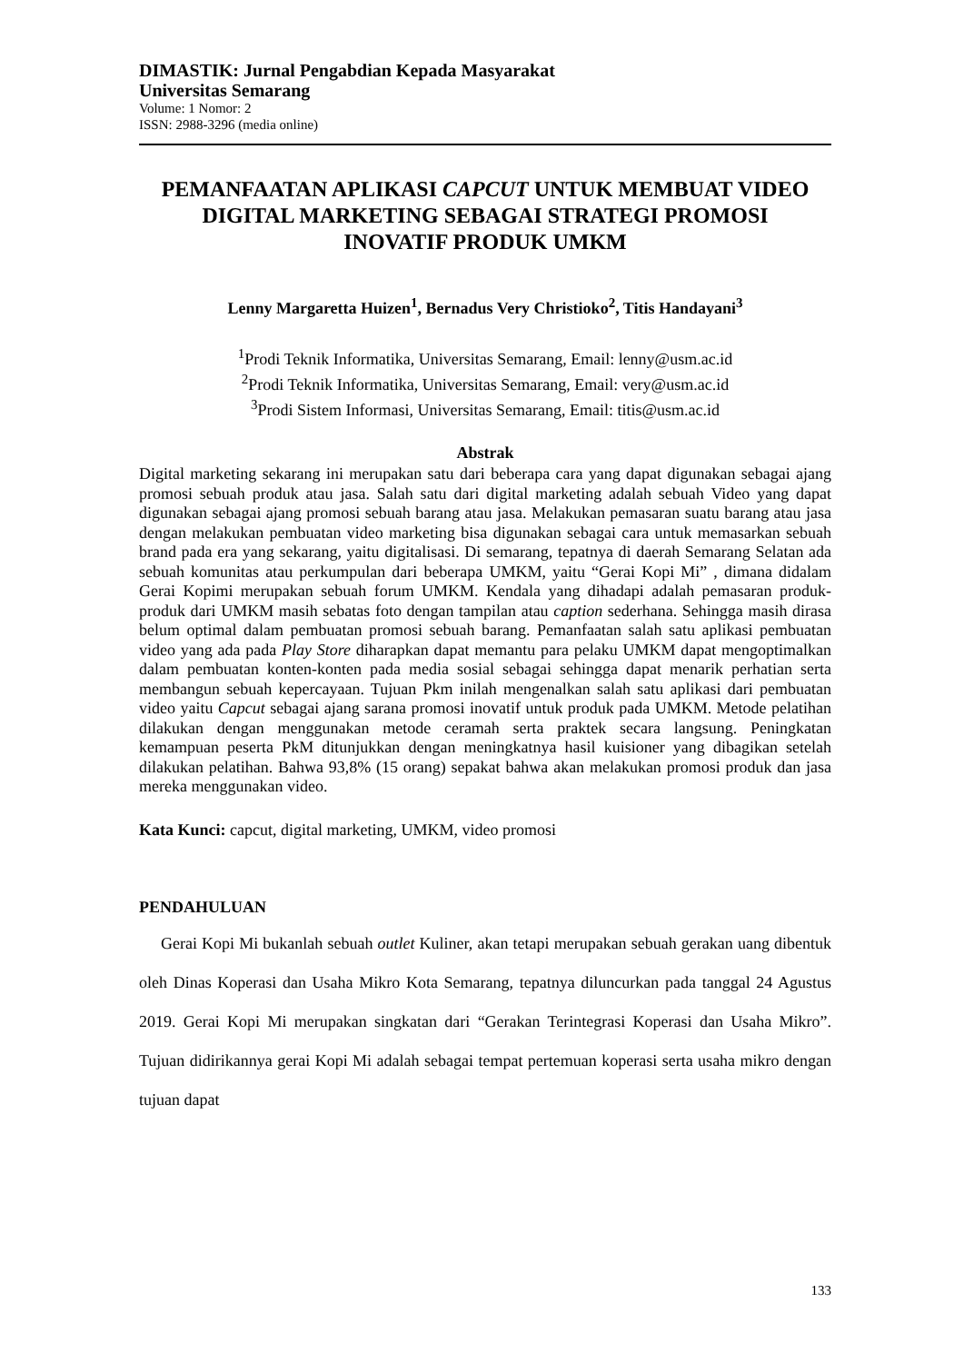DIMASTIK: Jurnal Pengabdian Kepada Masyarakat
Universitas Semarang
Volume: 1 Nomor: 2
ISSN: 2988-3296 (media online)
PEMANFAATAN APLIKASI CAPCUT UNTUK MEMBUAT VIDEO
DIGITAL MARKETING SEBAGAI STRATEGI PROMOSI
INOVATIF PRODUK UMKM
Lenny Margaretta Huizen<sup>1</sup>, Bernadus Very Christioko<sup>2</sup>, Titis Handayani<sup>3</sup>
<sup>1</sup> Prodi Teknik Informatika, Universitas Semarang, Email: lenny@usm.ac.id
<sup>2</sup> Prodi Teknik Informatika, Universitas Semarang, Email: very@usm.ac.id
<sup>3</sup> Prodi Sistem Informasi, Universitas Semarang, Email: titis@usm.ac.id
Abstrak
Digital marketing sekarang ini merupakan satu dari beberapa cara yang dapat digunakan sebagai ajang promosi sebuah produk atau jasa. Salah satu dari digital marketing adalah sebuah Video yang dapat digunakan sebagai ajang promosi sebuah barang atau jasa. Melakukan pemasaran suatu barang atau jasa dengan melakukan pembuatan video marketing bisa digunakan sebagai cara untuk memasarkan sebuah brand pada era yang sekarang, yaitu digitalisasi. Di semarang, tepatnya di daerah Semarang Selatan ada sebuah komunitas atau perkumpulan dari beberapa UMKM, yaitu “Gerai Kopi Mi” , dimana didalam Gerai Kopimi merupakan sebuah forum UMKM. Kendala yang dihadapi adalah pemasaran produk-produk dari UMKM masih sebatas foto dengan tampilan atau caption sederhana. Sehingga masih dirasa belum optimal dalam pembuatan promosi sebuah barang. Pemanfaatan salah satu aplikasi pembuatan video yang ada pada Play Store diharapkan dapat memantu para pelaku UMKM dapat mengoptimalkan dalam pembuatan konten-konten pada media sosial sebagai sehingga dapat menarik perhatian serta membangun sebuah kepercayaan. Tujuan Pkm inilah mengenalkan salah satu aplikasi dari pembuatan video yaitu Capcut sebagai ajang sarana promosi inovatif untuk produk pada UMKM. Metode pelatihan dilakukan dengan menggunakan metode ceramah serta praktek secara langsung. Peningkatan kemampuan peserta PkM ditunjukkan dengan meningkatnya hasil kuisioner yang dibagikan setelah dilakukan pelatihan. Bahwa 93,8% (15 orang) sepakat bahwa akan melakukan promosi produk dan jasa mereka menggunakan video.
Kata Kunci: capcut, digital marketing, UMKM, video promosi
PENDAHULUAN
Gerai Kopi Mi bukanlah sebuah outlet Kuliner, akan tetapi merupakan sebuah gerakan uang dibentuk oleh Dinas Koperasi dan Usaha Mikro Kota Semarang, tepatnya diluncurkan pada tanggal 24 Agustus 2019. Gerai Kopi Mi merupakan singkatan dari “Gerakan Terintegrasi Koperasi dan Usaha Mikro”. Tujuan didirikannya gerai Kopi Mi adalah sebagai tempat pertemuan koperasi serta usaha mikro dengan tujuan dapat
133